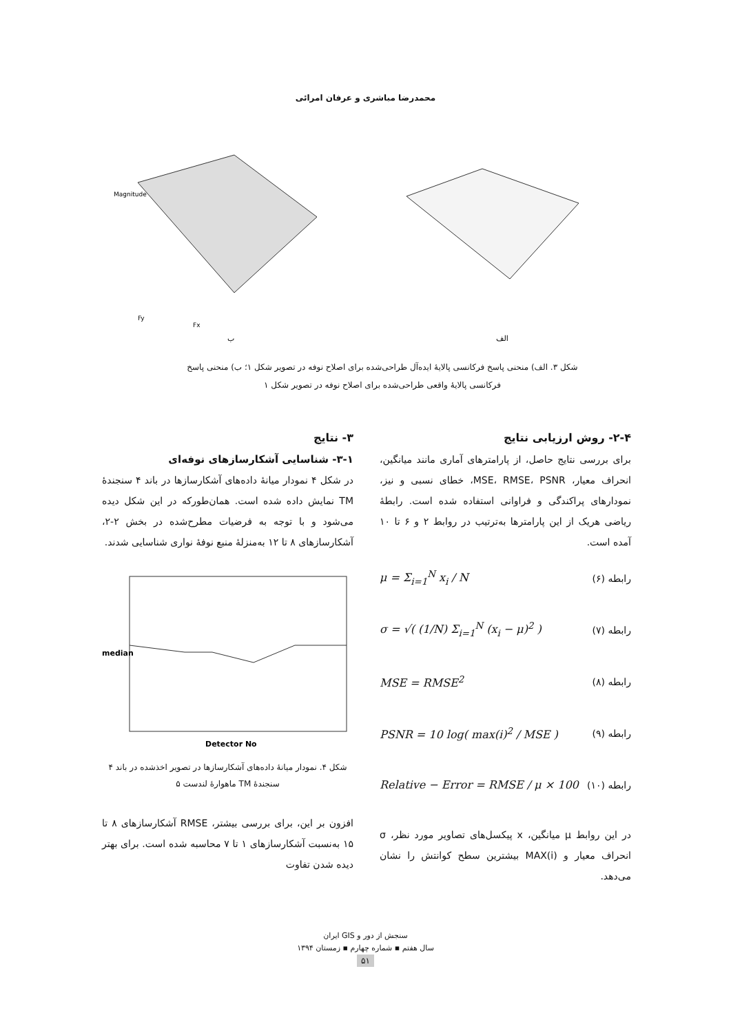محمدرضا مباشری و عرفان امرائی
ب
Magnitude
Fx
Fy
الف
شکل ۳. الف) منحنی پاسخ فرکانسی پالایهٔ ایده‌آل طراحی‌شده برای اصلاح نوفه در تصویر شکل ۱؛ ب) منحنی پاسخ فرکانسی پالایهٔ واقعی طراحی‌شده برای اصلاح نوفه در تصویر شکل ۱
۲-۴- روش ارزیابی نتایج
برای بررسی نتایج حاصل، از پارامترهای آماری مانند میانگین، انحراف معیار، MSE، RMSE، PSNR، خطای نسبی و نیز، نمودارهای پراکندگی و فراوانی استفاده شده است. رابطهٔ ریاضی هریک از این پارامترها به‌ترتیب در روابط ۲ و ۶ تا ۱۰ آمده است.
رابطه (۶) μ = Σ<sub>i=1</sub><sup>N</sup> x<sub>i</sub> / N
رابطه (۷) σ = √( (1/N) Σ<sub>i=1</sub><sup>N</sup> (x<sub>i</sub> − μ)<sup>2</sup> )
رابطه (۸) MSE = RMSE<sup>2</sup>
رابطه (۹) PSNR = 10 log( max(i)<sup>2</sup> / MSE )
رابطه (۱۰)
Relative − Error = RMSE / μ × 100
در این روابط μ میانگین، x پیکسل‌های تصاویر مورد نظر، σ انحراف معیار و MAX(i) بیشترین سطح کوانتش را نشان می‌دهد.
۳- نتایج
۳-۱- شناسایی آشکارسازهای نوفه‌ای
در شکل ۴ نمودار میانهٔ داده‌های آشکارسازها در باند ۴ سنجندهٔ TM نمایش داده شده است. همان‌طورکه در این شکل دیده می‌شود و با توجه به فرضیات مطرح‌شده در بخش ۲-۲، آشکارسازهای ۸ تا ۱۲ به‌منزلهٔ منبع نوفهٔ نواری شناسایی شدند.
median
Detector No
شکل ۴. نمودار میانهٔ داده‌های آشکارسازها در تصویر اخذشده در باند ۴ سنجندهٔ TM ماهوارهٔ لندست ۵
افزون بر این، برای بررسی بیشتر، RMSE آشکارسازهای ۸ تا ۱۵ به‌نسبت آشکارسازهای ۱ تا ۷ محاسبه شده است. برای بهتر دیده شدن تفاوت
سنجش از دور و GIS ایران
سال هفتم ▪ شماره چهارم ▪ زمستان ۱۳۹۴
۵۱